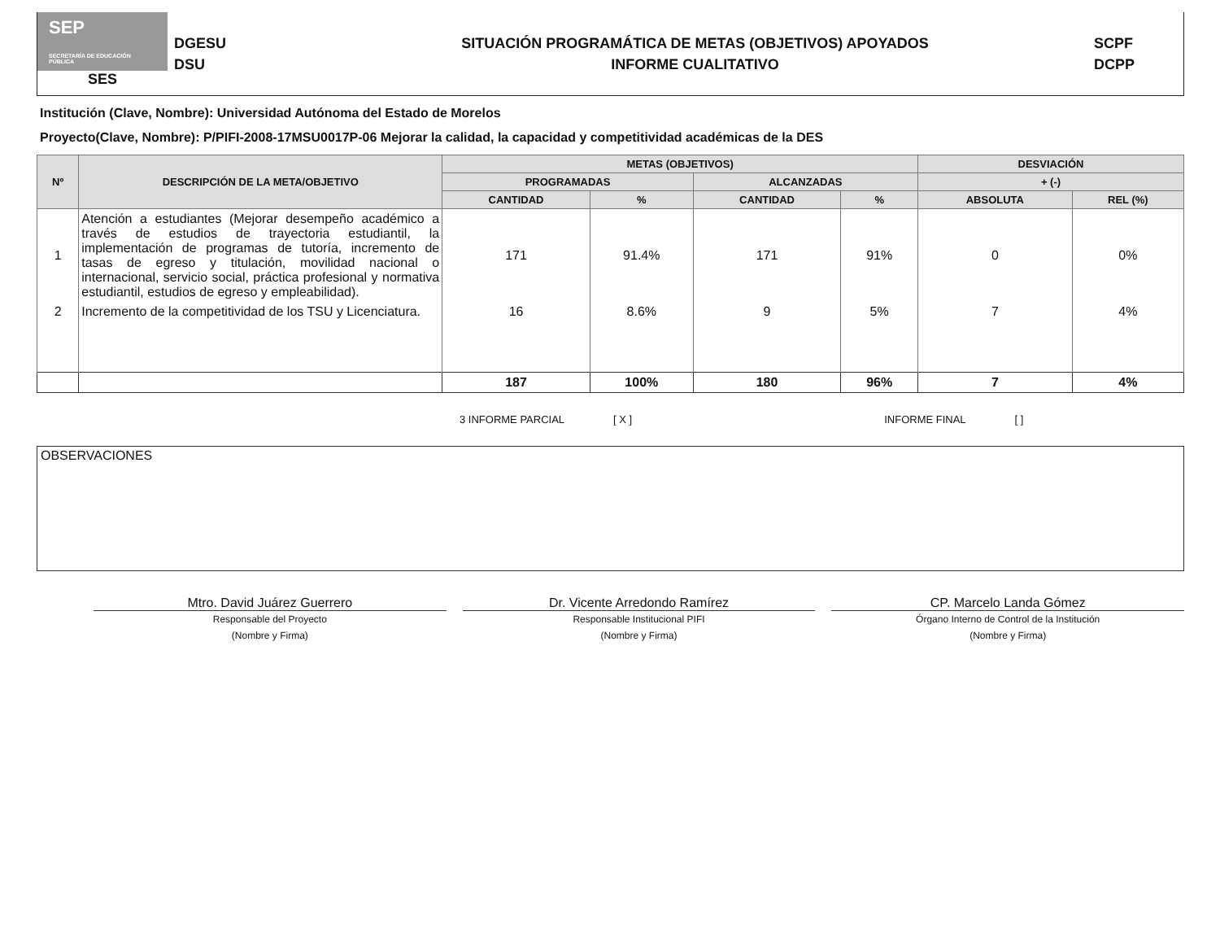SEP
SECRETARÍA DE EDUCACIÓN PÚBLICA
SES
DGESU
DSU
SITUACIÓN PROGRAMÁTICA DE METAS (OBJETIVOS) APOYADOS
INFORME CUALITATIVO
SCPF
DCPP
Institución (Clave, Nombre): Universidad Autónoma del Estado de Morelos
Proyecto(Clave, Nombre): P/PIFI-2008-17MSU0017P-06 Mejorar la calidad, la capacidad y competitividad académicas de la DES
| Nº | DESCRIPCIÓN DE LA META/OBJETIVO | METAS (OBJETIVOS) | | | | DESVIACIÓN | |
| --- | --- | --- | --- | --- | --- | --- | --- |
| | | PROGRAMADAS | | ALCANZADAS | | + (-) | |
| | | CANTIDAD | % | CANTIDAD | % | ABSOLUTA | REL (%) |
| 1 | Atención a estudiantes (Mejorar desempeño académico a través de estudios de trayectoria estudiantil, la implementación de programas de tutoría, incremento de tasas de egreso y titulación, movilidad nacional o internacional, servicio social, práctica profesional y normativa estudiantil, estudios de egreso y empleabilidad). | 171 | 91.4% | 171 | 91% | 0 | 0% |
| 2 | Incremento de la competitividad de los TSU y Licenciatura. | 16 | 8.6% | 9 | 5% | 7 | 4% |
| | | 187 | 100% | 180 | 96% | 7 | 4% |
3 INFORME PARCIAL [ X ] INFORME FINAL [ ]
OBSERVACIONES
Mtro. David Juárez Guerrero
Responsable del Proyecto
(Nombre y Firma)
Dr. Vicente Arredondo Ramírez
Responsable Institucional PIFI
(Nombre y Firma)
CP. Marcelo Landa Gómez
Órgano Interno de Control de la Institución
(Nombre y Firma)